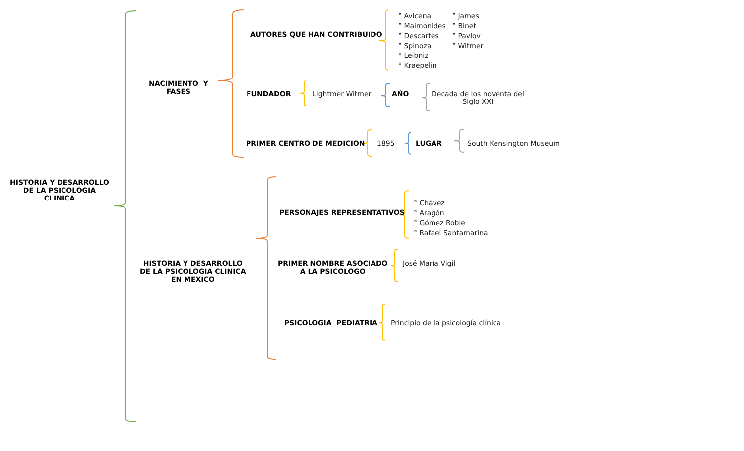HISTORIA Y DESARROLLO
DE LA PSICOLOGIA
CLINICA
NACIMIENTO Y
FASES
AUTORES QUE HAN CONTRIBUIDO
° Avicena
° Maimonides
° Descartes
° Spinoza
° Leibniz
° Kraepelin
° James
° Binet
° Pavlov
° Witmer
FUNDADOR Lightmer Witmer AÑO
Decada de los noventa del
Siglo XXI
PRIMER CENTRO DE MEDICION 1895 LUGAR South Kensington Museum
HISTORIA Y DESARROLLO
DE LA PSICOLOGIA CLINICA
EN MEXICO
PERSONAJES REPRESENTATIVOS
° Chávez
° Aragón
° Gómez Roble
° Rafael Santamarina
PRIMER NOMBRE ASOCIADO
A LA PSICOLOGO
José María Vigil
PSICOLOGIA PEDIATRIA Principio de la psicología clínica